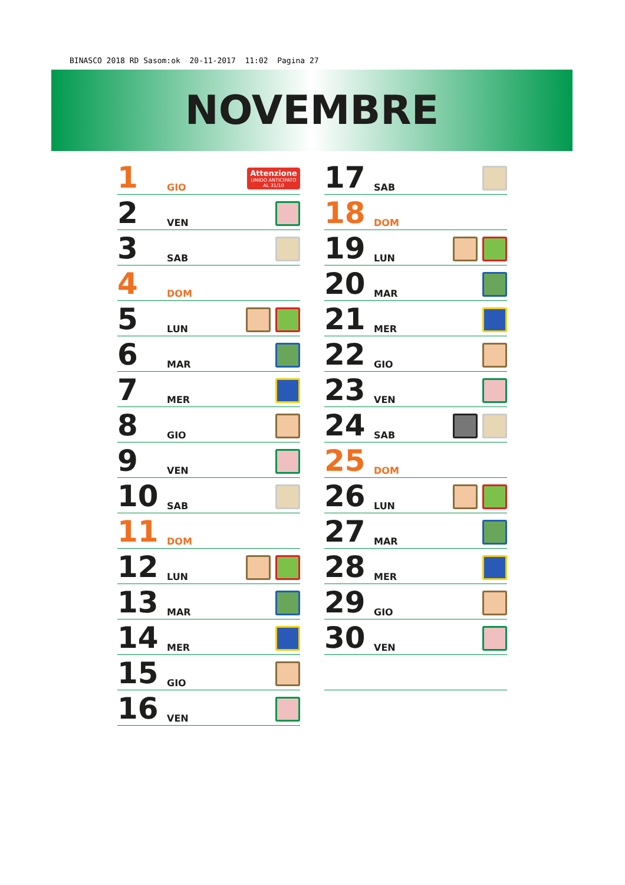BINASCO 2018 RD Sasom:ok 20-11-2017 11:02 Pagina 27
NOVEMBRE
1 GIO
Attenzione
UMIDO ANTICIPATO
AL 31/10
2 VEN
3 SAB
4 DOM
5 LUN
6 MAR
7 MER
8 GIO
9 VEN
10 SAB
11 DOM
12 LUN
13 MAR
14 MER
15 GIO
16 VEN
17 SAB
18 DOM
19 LUN
20 MAR
21 MER
22 GIO
23 VEN
24 SAB
25 DOM
26 LUN
27 MAR
28 MER
29 GIO
30 VEN